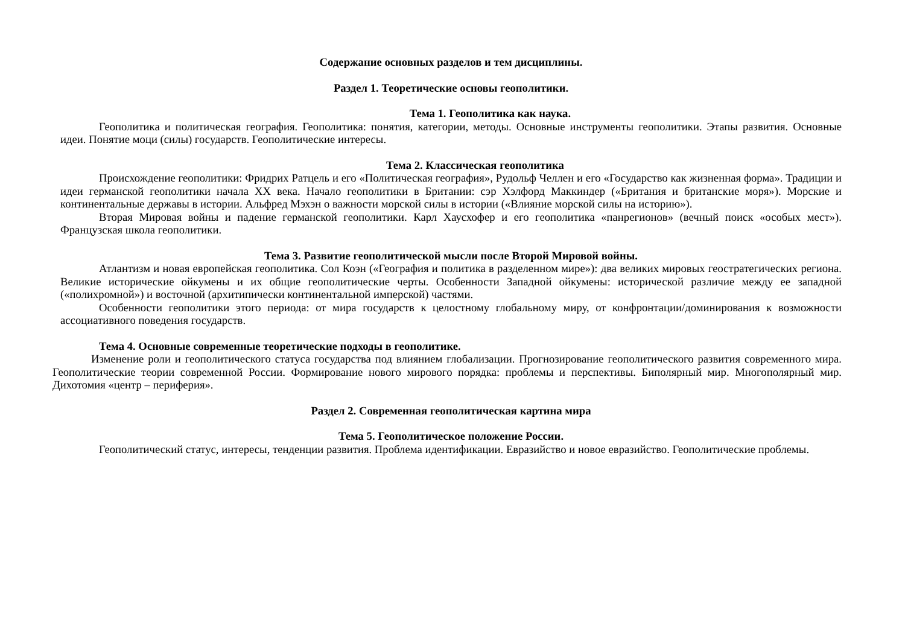Содержание основных разделов и тем дисциплины.
Раздел 1. Теоретические основы геополитики.
Тема 1. Геополитика как наука.
Геополитика и политическая география. Геополитика: понятия, категории, методы. Основные инструменты геополитики. Этапы развития. Основные идеи. Понятие моци (силы) государств. Геополитические интересы.
Тема 2. Классическая геополитика
Происхождение геополитики: Фридрих Ратцель и его «Политическая география», Рудольф Челлен и его «Государство как жизненная форма». Традиции и идеи германской геополитики начала XX века. Начало геополитики в Британии: сэр Хэлфорд Маккиндер («Британия и британские моря»). Морские и континентальные державы в истории. Альфред Мэхэн о важности морской силы в истории («Влияние морской силы на историю»).
Вторая Мировая войны и падение германской геополитики. Карл Хаусхофер и его геополитика «панрегионов» (вечный поиск «особых мест»). Французская школа геополитики.
Тема 3. Развитие геополитической мысли после Второй Мировой войны.
Атлантизм и новая европейская геополитика. Сол Коэн («География и политика в разделенном мире»): два великих мировых геостратегических региона. Великие исторические ойкумены и их общие геополитические черты. Особенности Западной ойкумены: исторической различие между ее западной («полихромной») и восточной (архитипически континентальной имперской) частями.
Особенности геополитики этого периода: от мира государств к целостному глобальному миру, от конфронтации/доминирования к возможности ассоциативного поведения государств.
Тема 4. Основные современные теоретические подходы в геополитике.
Изменение роли и геополитического статуса государства под влиянием глобализации. Прогнозирование геополитического развития современного мира. Геополитические теории современной России. Формирование нового мирового порядка: проблемы и перспективы. Биполярный мир. Многополярный мир. Дихотомия «центр – периферия».
Раздел 2. Современная геополитическая картина мира
Тема 5. Геополитическое положение России.
Геополитический статус, интересы, тенденции развития. Проблема идентификации. Евразийство и новое евразийство. Геополитические проблемы.